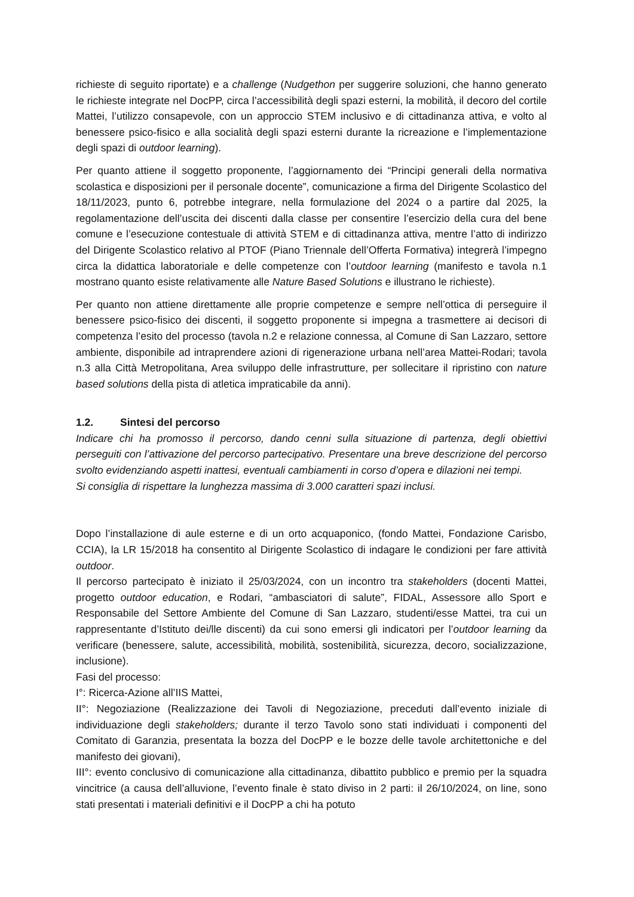richieste di seguito riportate) e a challenge (Nudgethon per suggerire soluzioni, che hanno generato le richieste integrate nel DocPP, circa l’accessibilità degli spazi esterni, la mobilità, il decoro del cortile Mattei, l’utilizzo consapevole, con un approccio STEM inclusivo e di cittadinanza attiva, e volto al benessere psico-fisico e alla socialità degli spazi esterni durante la ricreazione e l’implementazione degli spazi di outdoor learning).
Per quanto attiene il soggetto proponente, l’aggiornamento dei “Principi generali della normativa scolastica e disposizioni per il personale docente”, comunicazione a firma del Dirigente Scolastico del 18/11/2023, punto 6, potrebbe integrare, nella formulazione del 2024 o a partire dal 2025, la regolamentazione dell’uscita dei discenti dalla classe per consentire l’esercizio della cura del bene comune e l’esecuzione contestuale di attività STEM e di cittadinanza attiva, mentre l’atto di indirizzo del Dirigente Scolastico relativo al PTOF (Piano Triennale dell’Offerta Formativa) integrerà l’impegno circa la didattica laboratoriale e delle competenze con l’outdoor learning (manifesto e tavola n.1 mostrano quanto esiste relativamente alle Nature Based Solutions e illustrano le richieste).
Per quanto non attiene direttamente alle proprie competenze e sempre nell’ottica di perseguire il benessere psico-fisico dei discenti, il soggetto proponente si impegna a trasmettere ai decisori di competenza l’esito del processo (tavola n.2 e relazione connessa, al Comune di San Lazzaro, settore ambiente, disponibile ad intraprendere azioni di rigenerazione urbana nell’area Mattei-Rodari; tavola n.3 alla Città Metropolitana, Area sviluppo delle infrastrutture, per sollecitare il ripristino con nature based solutions della pista di atletica impraticabile da anni).
1.2. Sintesi del percorso
Indicare chi ha promosso il percorso, dando cenni sulla situazione di partenza, degli obiettivi perseguiti con l’attivazione del percorso partecipativo. Presentare una breve descrizione del percorso svolto evidenziando aspetti inattesi, eventuali cambiamenti in corso d’opera e dilazioni nei tempi.
Si consiglia di rispettare la lunghezza massima di 3.000 caratteri spazi inclusi.
Dopo l’installazione di aule esterne e di un orto acquaponico, (fondo Mattei, Fondazione Carisbo, CCIA), la LR 15/2018 ha consentito al Dirigente Scolastico di indagare le condizioni per fare attività outdoor.
Il percorso partecipato è iniziato il 25/03/2024, con un incontro tra stakeholders (docenti Mattei, progetto outdoor education, e Rodari, “ambasciatori di salute”, FIDAL, Assessore allo Sport e Responsabile del Settore Ambiente del Comune di San Lazzaro, studenti/esse Mattei, tra cui un rappresentante d’Istituto dei/lle discenti) da cui sono emersi gli indicatori per l’outdoor learning da verificare (benessere, salute, accessibilità, mobilità, sostenibilità, sicurezza, decoro, socializzazione, inclusione).
Fasi del processo:
I°: Ricerca-Azione all’IIS Mattei,
II°: Negoziazione (Realizzazione dei Tavoli di Negoziazione, preceduti dall’evento iniziale di individuazione degli stakeholders; durante il terzo Tavolo sono stati individuati i componenti del Comitato di Garanzia, presentata la bozza del DocPP e le bozze delle tavole architettoniche e del manifesto dei giovani),
III°: evento conclusivo di comunicazione alla cittadinanza, dibattito pubblico e premio per la squadra vincitrice (a causa dell’alluvione, l’evento finale è stato diviso in 2 parti: il 26/10/2024, on line, sono stati presentati i materiali definitivi e il DocPP a chi ha potuto